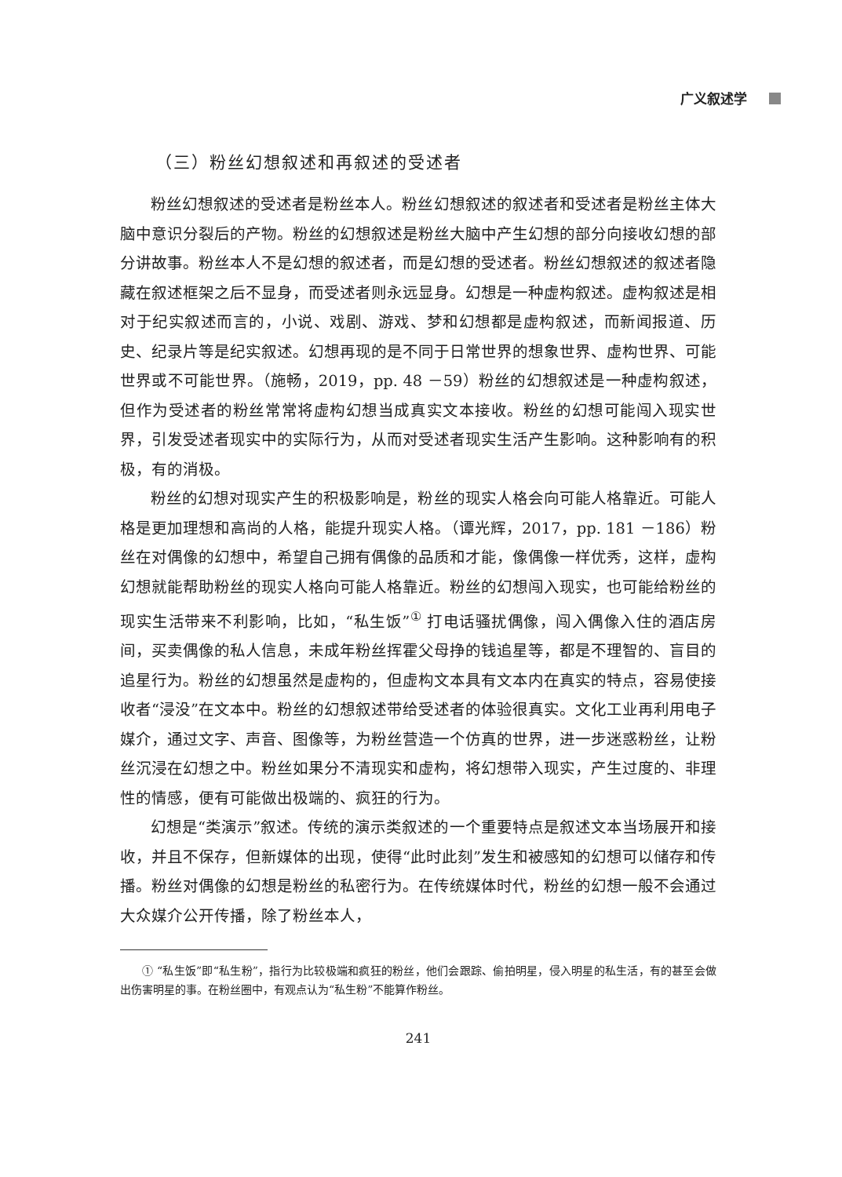广义叙述学
（三）粉丝幻想叙述和再叙述的受述者
粉丝幻想叙述的受述者是粉丝本人。粉丝幻想叙述的叙述者和受述者是粉丝主体大脑中意识分裂后的产物。粉丝的幻想叙述是粉丝大脑中产生幻想的部分向接收幻想的部分讲故事。粉丝本人不是幻想的叙述者，而是幻想的受述者。粉丝幻想叙述的叙述者隐藏在叙述框架之后不显身，而受述者则永远显身。幻想是一种虚构叙述。虚构叙述是相对于纪实叙述而言的，小说、戏剧、游戏、梦和幻想都是虚构叙述，而新闻报道、历史、纪录片等是纪实叙述。幻想再现的是不同于日常世界的想象世界、虚构世界、可能世界或不可能世界。（施畅，2019，pp. 48 －59）粉丝的幻想叙述是一种虚构叙述，但作为受述者的粉丝常常将虚构幻想当成真实文本接收。粉丝的幻想可能闯入现实世界，引发受述者现实中的实际行为，从而对受述者现实生活产生影响。这种影响有的积极，有的消极。
粉丝的幻想对现实产生的积极影响是，粉丝的现实人格会向可能人格靠近。可能人格是更加理想和高尚的人格，能提升现实人格。（谭光辉，2017，pp. 181 －186）粉丝在对偶像的幻想中，希望自己拥有偶像的品质和才能，像偶像一样优秀，这样，虚构幻想就能帮助粉丝的现实人格向可能人格靠近。粉丝的幻想闯入现实，也可能给粉丝的现实生活带来不利影响，比如，“私生饭”<sup>①</sup> 打电话骚扰偶像，闯入偶像入住的酒店房间，买卖偶像的私人信息，未成年粉丝挥霍父母挣的钱追星等，都是不理智的、盲目的追星行为。粉丝的幻想虽然是虚构的，但虚构文本具有文本内在真实的特点，容易使接收者“浸没”在文本中。粉丝的幻想叙述带给受述者的体验很真实。文化工业再利用电子媒介，通过文字、声音、图像等，为粉丝营造一个仿真的世界，进一步迷惑粉丝，让粉丝沉浸在幻想之中。粉丝如果分不清现实和虚构，将幻想带入现实，产生过度的、非理性的情感，便有可能做出极端的、疯狂的行为。
幻想是“类演示”叙述。传统的演示类叙述的一个重要特点是叙述文本当场展开和接收，并且不保存，但新媒体的出现，使得“此时此刻”发生和被感知的幻想可以储存和传播。粉丝对偶像的幻想是粉丝的私密行为。在传统媒体时代，粉丝的幻想一般不会通过大众媒介公开传播，除了粉丝本人，
① “私生饭”即“私生粉”，指行为比较极端和疯狂的粉丝，他们会跟踪、偷拍明星，侵入明星的私生活，有的甚至会做出伤害明星的事。在粉丝圈中，有观点认为“私生粉”不能算作粉丝。
241